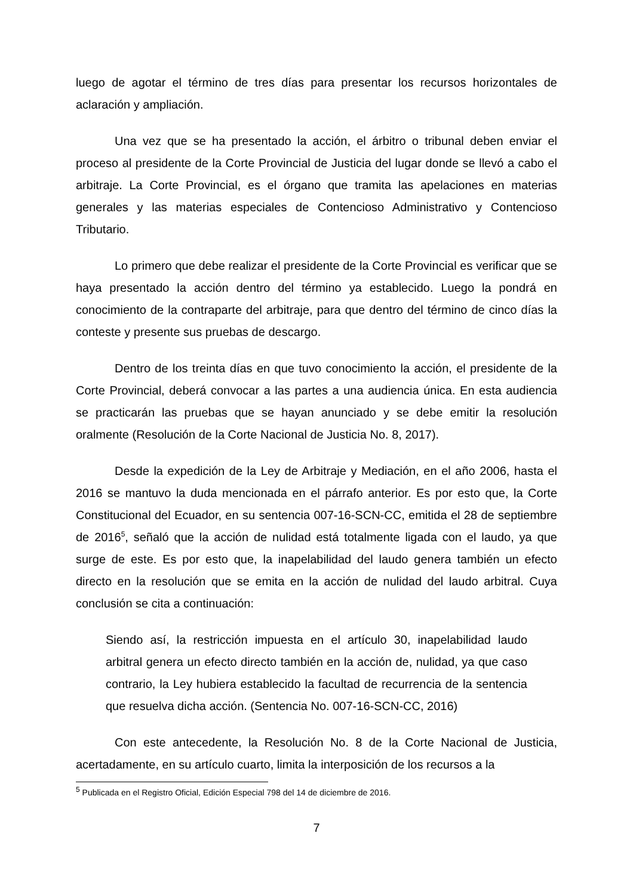luego de agotar el término de tres días para presentar los recursos horizontales de aclaración y ampliación.
Una vez que se ha presentado la acción, el árbitro o tribunal deben enviar el proceso al presidente de la Corte Provincial de Justicia del lugar donde se llevó a cabo el arbitraje. La Corte Provincial, es el órgano que tramita las apelaciones en materias generales y las materias especiales de Contencioso Administrativo y Contencioso Tributario.
Lo primero que debe realizar el presidente de la Corte Provincial es verificar que se haya presentado la acción dentro del término ya establecido. Luego la pondrá en conocimiento de la contraparte del arbitraje, para que dentro del término de cinco días la conteste y presente sus pruebas de descargo.
Dentro de los treinta días en que tuvo conocimiento la acción, el presidente de la Corte Provincial, deberá convocar a las partes a una audiencia única. En esta audiencia se practicarán las pruebas que se hayan anunciado y se debe emitir la resolución oralmente (Resolución de la Corte Nacional de Justicia No. 8, 2017).
Desde la expedición de la Ley de Arbitraje y Mediación, en el año 2006, hasta el 2016 se mantuvo la duda mencionada en el párrafo anterior. Es por esto que, la Corte Constitucional del Ecuador, en su sentencia 007-16-SCN-CC, emitida el 28 de septiembre de 2016<sup>5</sup>, señaló que la acción de nulidad está totalmente ligada con el laudo, ya que surge de este. Es por esto que, la inapelabilidad del laudo genera también un efecto directo en la resolución que se emita en la acción de nulidad del laudo arbitral. Cuya conclusión se cita a continuación:
Siendo así, la restricción impuesta en el artículo 30, inapelabilidad laudo arbitral genera un efecto directo también en la acción de, nulidad, ya que caso contrario, la Ley hubiera establecido la facultad de recurrencia de la sentencia que resuelva dicha acción. (Sentencia No. 007-16-SCN-CC, 2016)
Con este antecedente, la Resolución No. 8 de la Corte Nacional de Justicia, acertadamente, en su artículo cuarto, limita la interposición de los recursos a la
<sup>5</sup> Publicada en el Registro Oficial, Edición Especial 798 del 14 de diciembre de 2016.
7